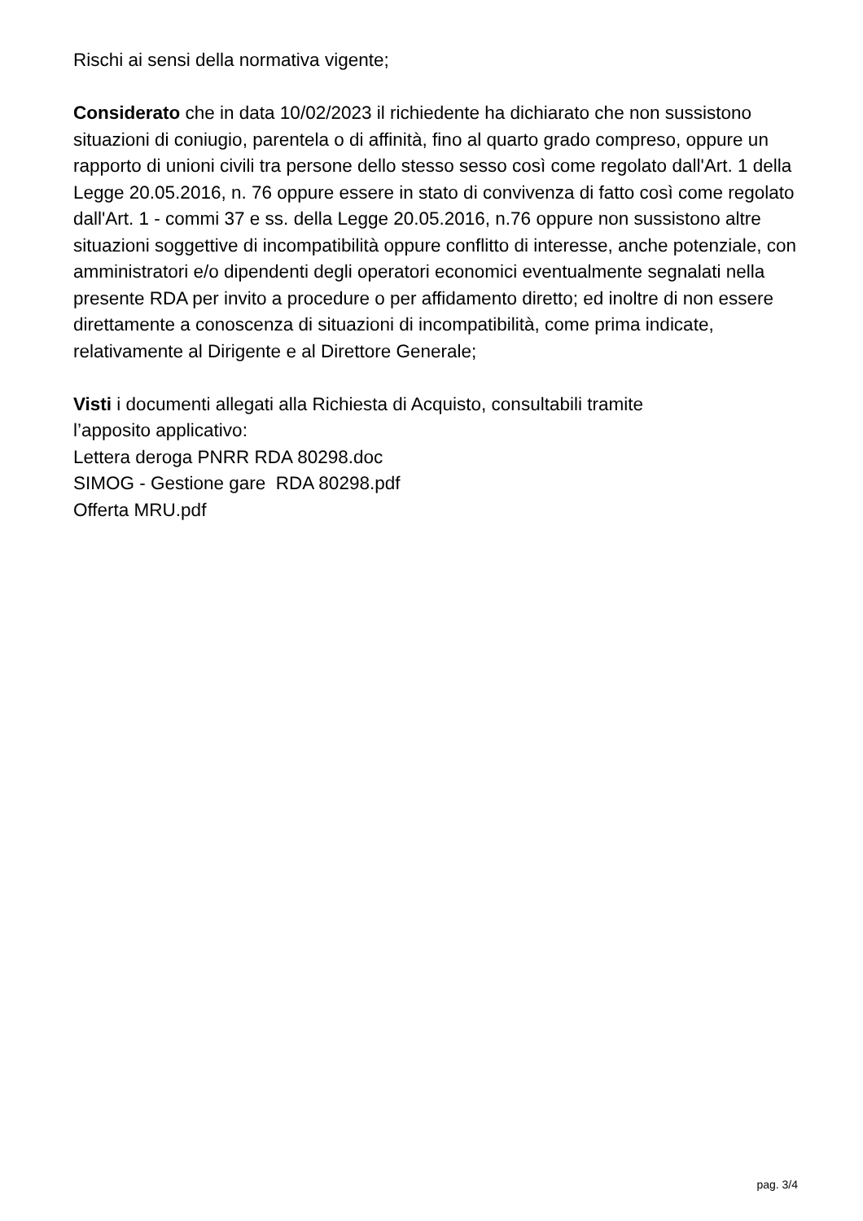Rischi ai sensi della normativa vigente;
Considerato che in data 10/02/2023 il richiedente ha dichiarato che non sussistono situazioni di coniugio, parentela o di affinità, fino al quarto grado compreso, oppure un rapporto di unioni civili tra persone dello stesso sesso così come regolato dall'Art. 1 della Legge 20.05.2016, n. 76 oppure essere in stato di convivenza di fatto così come regolato dall'Art. 1 - commi 37 e ss. della Legge 20.05.2016, n.76 oppure non sussistono altre situazioni soggettive di incompatibilità oppure conflitto di interesse, anche potenziale, con amministratori e/o dipendenti degli operatori economici eventualmente segnalati nella presente RDA per invito a procedure o per affidamento diretto; ed inoltre di non essere direttamente a conoscenza di situazioni di incompatibilità, come prima indicate, relativamente al Dirigente e al Direttore Generale;
Visti i documenti allegati alla Richiesta di Acquisto, consultabili tramite
l’apposito applicativo:
Lettera deroga PNRR RDA 80298.doc
SIMOG - Gestione gare RDA 80298.pdf
Offerta MRU.pdf
pag. 3/4